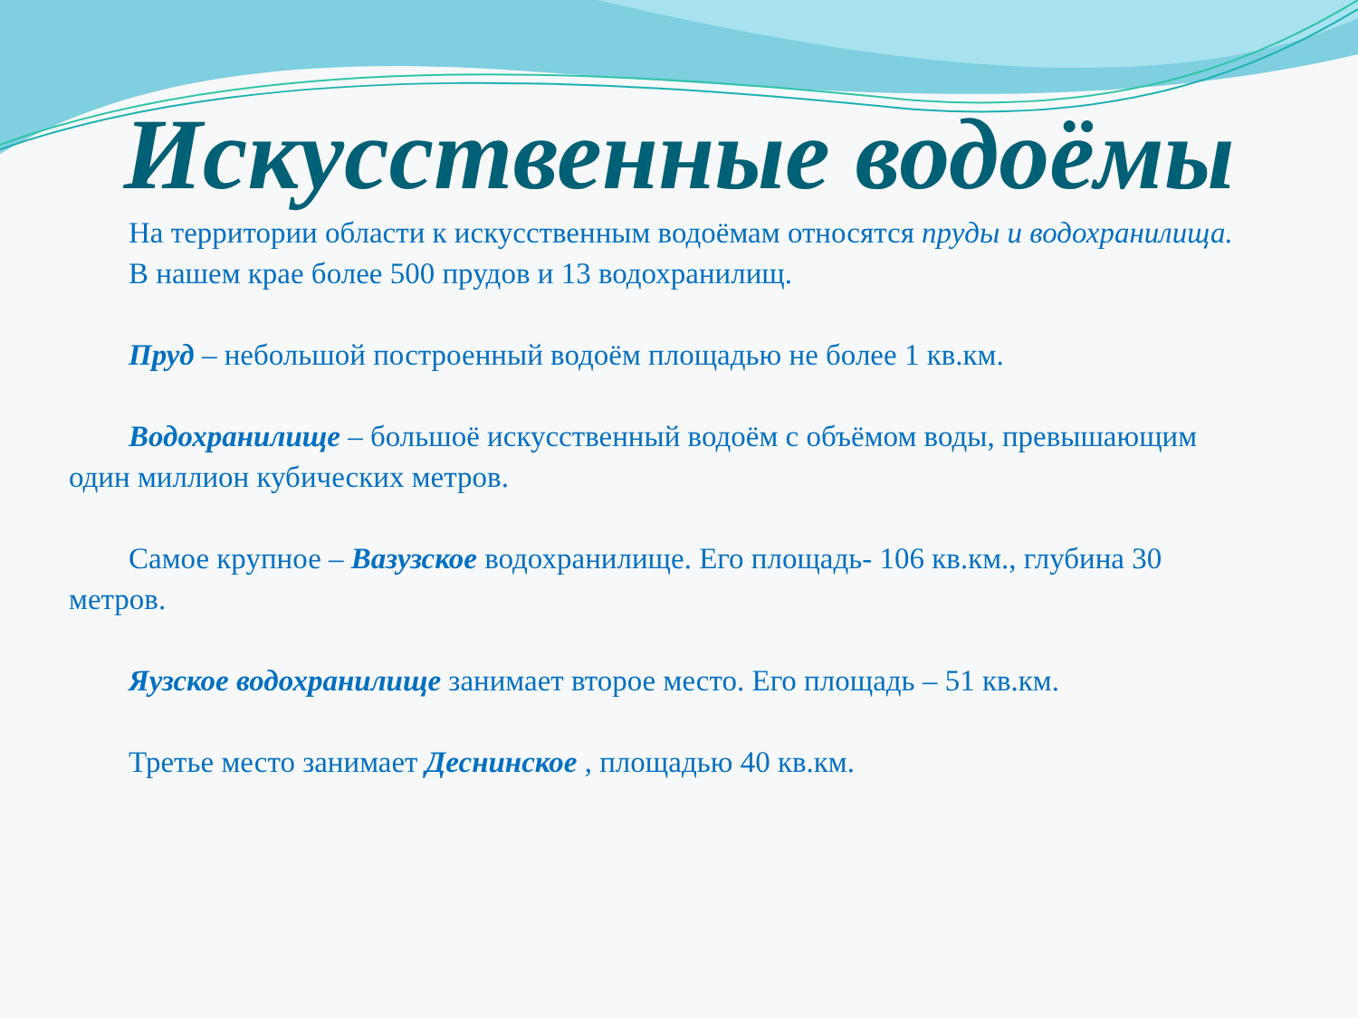Искусственные водоёмы
На территории области к искусственным водоёмам относятся пруды и водохранилища.
В нашем крае более 500 прудов и 13 водохранилищ.
Пруд – небольшой построенный водоём площадью не более 1 кв.км.
Водохранилище – большоё искусственный водоём с объёмом воды, превышающим один миллион кубических метров.
Самое крупное – Вазузское водохранилище. Его площадь- 106 кв.км., глубина 30 метров.
Яузское водохранилище занимает второе место. Его площадь – 51 кв.км.
Третье место занимает Деснинское , площадью 40 кв.км.